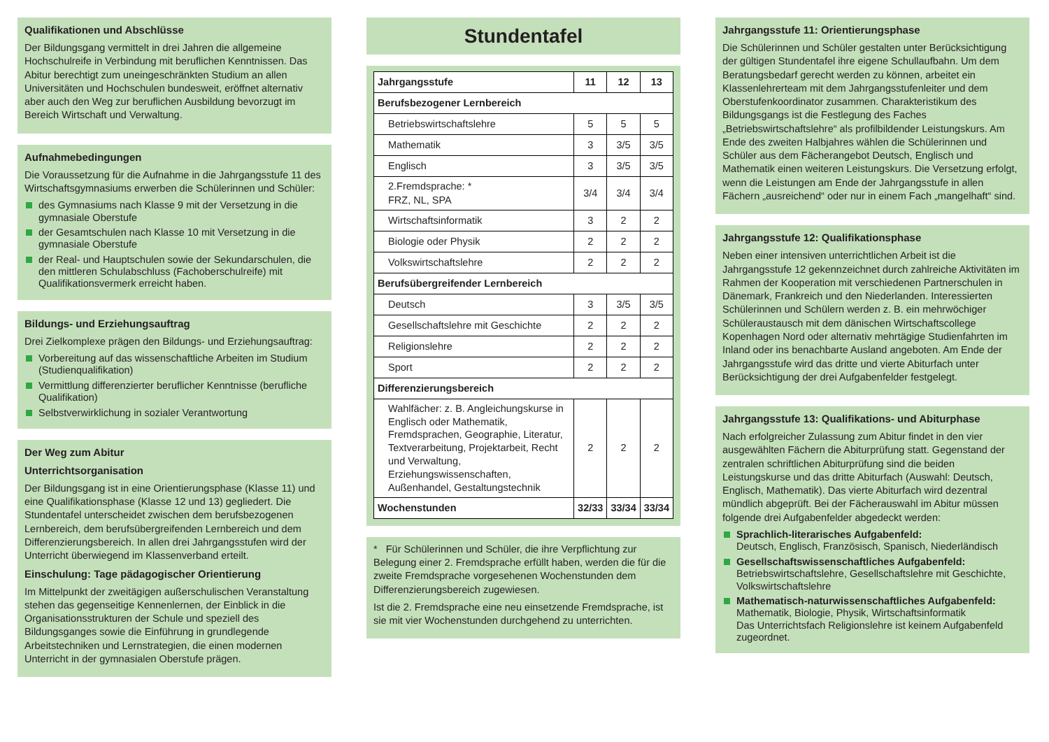Qualifikationen und Abschlüsse
Der Bildungsgang vermittelt in drei Jahren die allgemeine Hochschulreife in Verbindung mit beruflichen Kenntnissen. Das Abitur berechtigt zum uneingeschränkten Studium an allen Universitäten und Hochschulen bundesweit, eröffnet alternativ aber auch den Weg zur beruflichen Ausbildung bevorzugt im Bereich Wirtschaft und Verwaltung.
Aufnahmebedingungen
Die Voraussetzung für die Aufnahme in die Jahrgangsstufe 11 des Wirtschaftsgymnasiums erwerben die Schülerinnen und Schüler:
des Gymnasiums nach Klasse 9 mit der Versetzung in die gymnasiale Oberstufe
der Gesamtschulen nach Klasse 10 mit Versetzung in die gymnasiale Oberstufe
der Real- und Hauptschulen sowie der Sekundarschulen, die den mittleren Schulabschluss (Fachoberschulreife) mit Qualifikationsvermerk erreicht haben.
Bildungs- und Erziehungsauftrag
Drei Zielkomplexe prägen den Bildungs- und Erziehungsauftrag:
Vorbereitung auf das wissenschaftliche Arbeiten im Studium (Studienqualifikation)
Vermittlung differenzierter beruflicher Kenntnisse (berufliche Qualifikation)
Selbstverwirklichung in sozialer Verantwortung
Der Weg zum Abitur
Unterrichtsorganisation
Der Bildungsgang ist in eine Orientierungsphase (Klasse 11) und eine Qualifikationsphase (Klasse 12 und 13) gegliedert. Die Stundentafel unterscheidet zwischen dem berufsbezogenen Lernbereich, dem berufsübergreifenden Lernbereich und dem Differenzierungsbereich. In allen drei Jahrgangsstufen wird der Unterricht überwiegend im Klassenverband erteilt.
Einschulung: Tage pädagogischer Orientierung
Im Mittelpunkt der zweitägigen außerschulischen Veranstaltung stehen das gegenseitige Kennenlernen, der Einblick in die Organisationsstrukturen der Schule und speziell des Bildungsganges sowie die Einführung in grundlegende Arbeitstechniken und Lernstrategien, die einen modernen Unterricht in der gymnasialen Oberstufe prägen.
Stundentafel
| Jahrgangsstufe | 11 | 12 | 13 |
| --- | --- | --- | --- |
| Berufsbezogener Lernbereich | | | |
| Betriebswirtschaftslehre | 5 | 5 | 5 |
| Mathematik | 3 | 3/5 | 3/5 |
| Englisch | 3 | 3/5 | 3/5 |
| 2.Fremdsprache: * FRZ, NL, SPA | 3/4 | 3/4 | 3/4 |
| Wirtschaftsinformatik | 3 | 2 | 2 |
| Biologie oder Physik | 2 | 2 | 2 |
| Volkswirtschaftslehre | 2 | 2 | 2 |
| Berufsübergreifender Lernbereich | | | |
| Deutsch | 3 | 3/5 | 3/5 |
| Gesellschaftslehre mit Geschichte | 2 | 2 | 2 |
| Religionslehre | 2 | 2 | 2 |
| Sport | 2 | 2 | 2 |
| Differenzierungsbereich | | | |
| Wahlfächer: z. B. Angleichungskurse in Englisch oder Mathematik, Fremdsprachen, Geographie, Literatur, Textverarbeitung, Projektarbeit, Recht und Verwaltung, Erziehungswissenschaften, Außenhandel, Gestaltungstechnik | 2 | 2 | 2 |
| Wochenstunden | 32/33 | 33/34 | 33/34 |
* Für Schülerinnen und Schüler, die ihre Verpflichtung zur Belegung einer 2. Fremdsprache erfüllt haben, werden die für die zweite Fremdsprache vorgesehenen Wochenstunden dem Differenzierungsbereich zugewiesen.
Ist die 2. Fremdsprache eine neu einsetzende Fremdsprache, ist sie mit vier Wochenstunden durchgehend zu unterrichten.
Jahrgangsstufe 11: Orientierungsphase
Die Schülerinnen und Schüler gestalten unter Berücksichtigung der gültigen Stundentafel ihre eigene Schullaufbahn. Um dem Beratungsbedarf gerecht werden zu können, arbeitet ein Klassenlehrerteam mit dem Jahrgangsstufenleiter und dem Oberstufenkoordinator zusammen. Charakteristikum des Bildungsgangs ist die Festlegung des Faches „Betriebswirtschaftslehre“ als profilbildender Leistungskurs. Am Ende des zweiten Halbjahres wählen die Schülerinnen und Schüler aus dem Fächerangebot Deutsch, Englisch und Mathematik einen weiteren Leistungskurs. Die Versetzung erfolgt, wenn die Leistungen am Ende der Jahrgangsstufe in allen Fächern „ausreichend“ oder nur in einem Fach „mangelhaft“ sind.
Jahrgangsstufe 12: Qualifikationsphase
Neben einer intensiven unterrichtlichen Arbeit ist die Jahrgangsstufe 12 gekennzeichnet durch zahlreiche Aktivitäten im Rahmen der Kooperation mit verschiedenen Partnerschulen in Dänemark, Frankreich und den Niederlanden. Interessierten Schülerinnen und Schülern werden z. B. ein mehrwöchiger Schüleraustausch mit dem dänischen Wirtschaftscollege Kopenhagen Nord oder alternativ mehrtägige Studienfahrten im Inland oder ins benachbarte Ausland angeboten. Am Ende der Jahrgangsstufe wird das dritte und vierte Abiturfach unter Berücksichtigung der drei Aufgabenfelder festgelegt.
Jahrgangsstufe 13: Qualifikations- und Abiturphase
Nach erfolgreicher Zulassung zum Abitur findet in den vier ausgewählten Fächern die Abiturprüfung statt. Gegenstand der zentralen schriftlichen Abiturprüfung sind die beiden Leistungskurse und das dritte Abiturfach (Auswahl: Deutsch, Englisch, Mathematik). Das vierte Abiturfach wird dezentral mündlich abgeprüft. Bei der Fächerauswahl im Abitur müssen folgende drei Aufgabenfelder abgedeckt werden:
Sprachlich-literarisches Aufgabenfeld:
Deutsch, Englisch, Französisch, Spanisch, Niederländisch
Gesellschaftswissenschaftliches Aufgabenfeld:
Betriebswirtschaftslehre, Gesellschaftslehre mit Geschichte, Volkswirtschaftslehre
Mathematisch-naturwissenschaftliches Aufgabenfeld:
Mathematik, Biologie, Physik, Wirtschaftsinformatik
Das Unterrichtsfach Religionslehre ist keinem Aufgabenfeld zugeordnet.